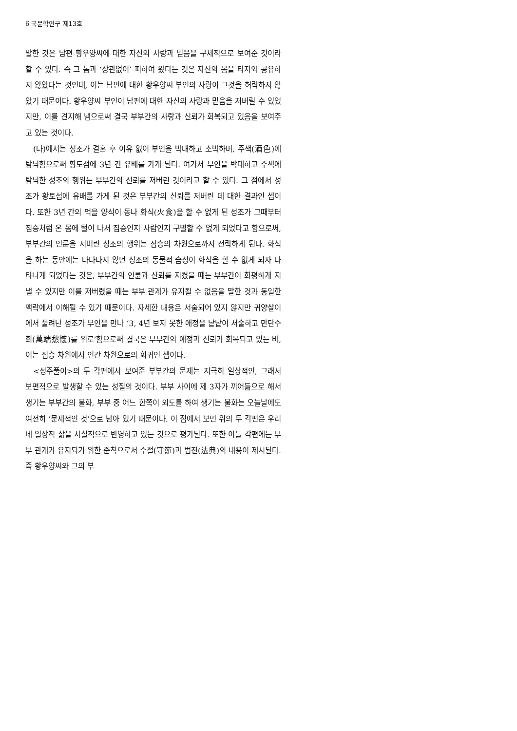6 국문학연구 제13호
말한 것은 남편 황우양씨에 대한 자신의 사랑과 믿음을 구체적으로 보여준 것이라 할 수 있다. 즉 그 놈과 ‘상관없이’ 피하여 왔다는 것은 자신의 몸을 타자와 공유하지 않았다는 것인데, 이는 남편에 대한 황우양씨 부인의 사랑이 그것을 허락하지 않았기 때문이다. 황우양씨 부인이 남편에 대한 자신의 사랑과 믿음을 저버릴 수 있었지만, 이를 견지해 냄으로써 결국 부부간의 사랑과 신뢰가 회복되고 있음을 보여주고 있는 것이다.
(나)에서는 성조가 결혼 후 이유 없이 부인을 박대하고 소박하며, 주색(酒色)에 탐닉함으로써 황토섬에 3년 간 유배를 가게 된다. 여기서 부인을 박대하고 주색에 탐닉한 성조의 행위는 부부간의 신뢰를 저버린 것이라고 할 수 있다. 그 점에서 성조가 황토섬에 유배를 가게 된 것은 부부간의 신뢰를 저버린 데 대한 결과인 셈이다. 또한 3년 간의 먹을 양식이 동나 화식(火食)을 할 수 없게 된 성조가 그때부터 짐승처럼 온 몸에 털이 나서 짐승인지 사람인지 구별할 수 없게 되었다고 함으로써, 부부간의 인륜을 저버린 성조의 행위는 짐승의 차원으로까지 전락하게 된다. 화식을 하는 동안에는 나타나지 않던 성조의 동물적 습성이 화식을 할 수 없게 되자 나타나게 되었다는 것은, 부부간의 인륜과 신뢰를 지켰을 때는 부부간이 화평하게 지낼 수 있지만 이를 저버렸을 때는 부부 관계가 유지될 수 없음을 말한 것과 동일한 맥락에서 이해될 수 있기 때문이다. 자세한 내용은 서술되어 있지 않지만 귀양살이에서 풀려난 성조가 부인을 만나 ‘3, 4년 보지 못한 애정을 낱낱이 서술하고 만단수회(萬端愁懷)를 위로’함으로써 결국은 부부간의 애정과 신뢰가 회복되고 있는 바, 이는 짐승 차원에서 인간 차원으로의 회귀인 셈이다.
<성주풀이>의 두 각편에서 보여준 부부간의 문제는 지극히 일상적인, 그래서 보편적으로 발생할 수 있는 성질의 것이다. 부부 사이에 제 3자가 끼어듦으로 해서 생기는 부부간의 불화, 부부 중 어느 한쪽이 외도를 하여 생기는 불화는 오늘날에도 여전히 ‘문제적인 것’으로 남아 있기 때문이다. 이 점에서 보면 위의 두 각편은 우리네 일상적 삶을 사실적으로 반영하고 있는 것으로 평가된다. 또한 이들 각편에는 부부 관계가 유지되기 위한 준칙으로서 수절(守節)과 법전(法典)의 내용이 제시된다. 즉 황우양씨와 그의 부